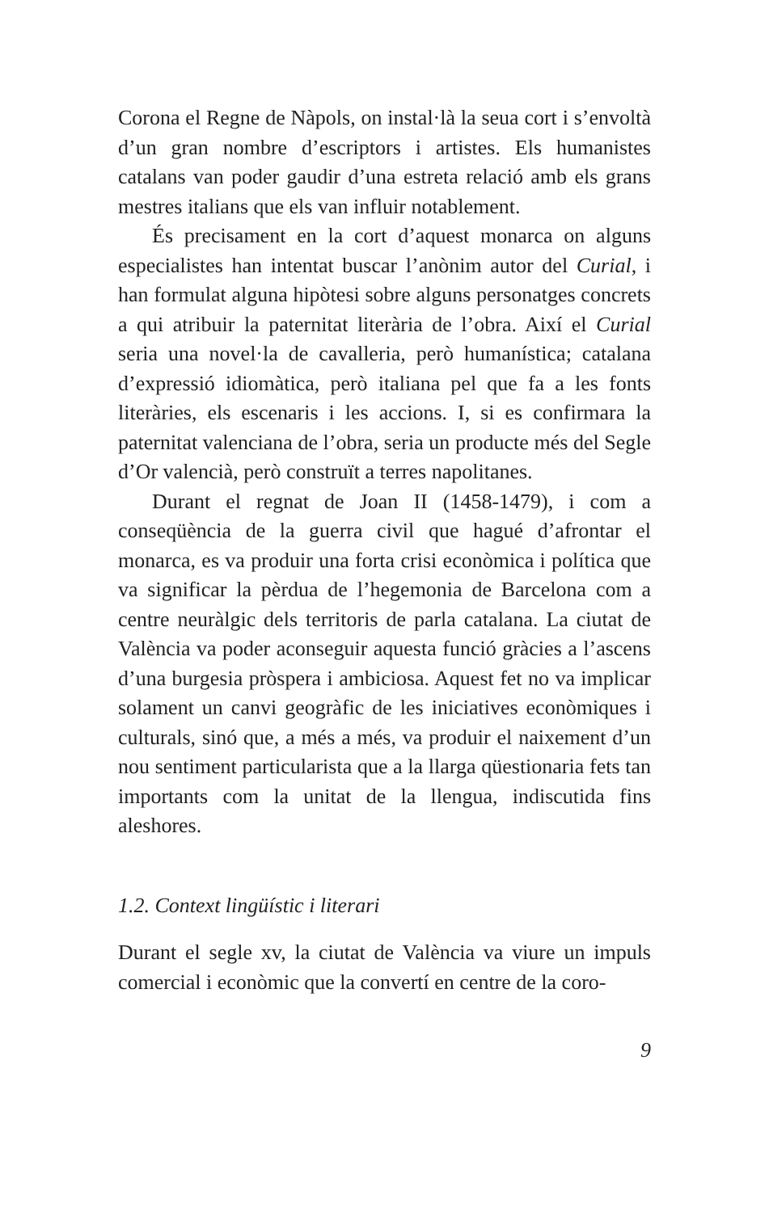Corona el Regne de Nàpols, on instal·là la seua cort i s’envoltà d’un gran nombre d’escriptors i artistes. Els humanistes catalans van poder gaudir d’una estreta relació amb els grans mestres italians que els van influir notablement.
És precisament en la cort d’aquest monarca on alguns especialistes han intentat buscar l’anònim autor del Curial, i han formulat alguna hipòtesi sobre alguns personatges concrets a qui atribuir la paternitat literària de l’obra. Així el Curial seria una novel·la de cavalleria, però humanística; catalana d’expressió idiomàtica, però italiana pel que fa a les fonts literàries, els escenaris i les accions. I, si es confirmara la paternitat valenciana de l’obra, seria un producte més del Segle d’Or valencià, però construït a terres napolitanes.
Durant el regnat de Joan II (1458-1479), i com a conseqüència de la guerra civil que hagué d’afrontar el monarca, es va produir una forta crisi econòmica i política que va significar la pèrdua de l’hegemonia de Barcelona com a centre neuràlgic dels territoris de parla catalana. La ciutat de València va poder aconseguir aquesta funció gràcies a l’ascens d’una burgesia pròspera i ambiciosa. Aquest fet no va implicar solament un canvi geogràfic de les iniciatives econòmiques i culturals, sinó que, a més a més, va produir el naixement d’un nou sentiment particularista que a la llarga qüestionaria fets tan importants com la unitat de la llengua, indiscutida fins aleshores.
1.2. Context lingüístic i literari
Durant el segle xv, la ciutat de València va viure un impuls comercial i econòmic que la convertí en centre de la coro-
9